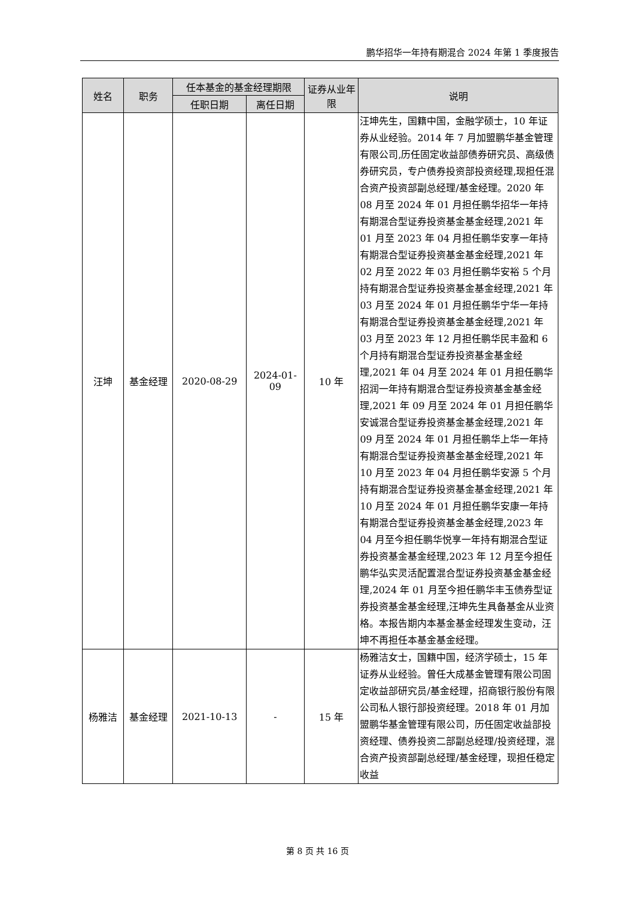鹏华招华一年持有期混合 2024 年第 1 季度报告
| 姓名 | 职务 | 任本基金的基金经理期限 | | 证券从业年限 | 说明 |
| --- | --- | --- | --- | --- | --- |
| | | 任职日期 | 离任日期 | | |
| 汪坤 | 基金经理 | 2020-08-29 | 2024-01-09 | 10 年 | 汪坤先生，国籍中国，金融学硕士，10 年证券从业经验。2014 年 7 月加盟鹏华基金管理有限公司,历任固定收益部债券研究员、高级债券研究员，专户债券投资部投资经理,现担任混合资产投资部副总经理/基金经理。2020 年 08 月至 2024 年 01 月担任鹏华招华一年持有期混合型证券投资基金基金经理,2021 年 01 月至 2023 年 04 月担任鹏华安享一年持有期混合型证券投资基金基金经理,2021 年 02 月至 2022 年 03 月担任鹏华安裕 5 个月持有期混合型证券投资基金基金经理,2021 年 03 月至 2024 年 01 月担任鹏华宁华一年持有期混合型证券投资基金基金经理,2021 年 03 月至 2023 年 12 月担任鹏华民丰盈和 6 个月持有期混合型证券投资基金基金经理,2021 年 04 月至 2024 年 01 月担任鹏华招润一年持有期混合型证券投资基金基金经理,2021 年 09 月至 2024 年 01 月担任鹏华安诚混合型证券投资基金基金经理,2021 年 09 月至 2024 年 01 月担任鹏华上华一年持有期混合型证券投资基金基金经理,2021 年 10 月至 2023 年 04 月担任鹏华安源 5 个月持有期混合型证券投资基金基金经理,2021 年 10 月至 2024 年 01 月担任鹏华安康一年持有期混合型证券投资基金基金经理,2023 年 04 月至今担任鹏华悦享一年持有期混合型证券投资基金基金经理,2023 年 12 月至今担任鹏华弘实灵活配置混合型证券投资基金基金经理,2024 年 01 月至今担任鹏华丰玉债券型证券投资基金基金经理,汪坤先生具备基金从业资格。本报告期内本基金基金经理发生变动，汪坤不再担任本基金基金经理。 |
| 杨雅洁 | 基金经理 | 2021-10-13 | - | 15 年 | 杨雅洁女士，国籍中国，经济学硕士，15 年证券从业经验。曾任大成基金管理有限公司固定收益部研究员/基金经理，招商银行股份有限公司私人银行部投资经理。2018 年 01 月加盟鹏华基金管理有限公司，历任固定收益部投资经理、债券投资二部副总经理/投资经理，混合资产投资部副总经理/基金经理，现担任稳定收益 |
第 8 页 共 16 页